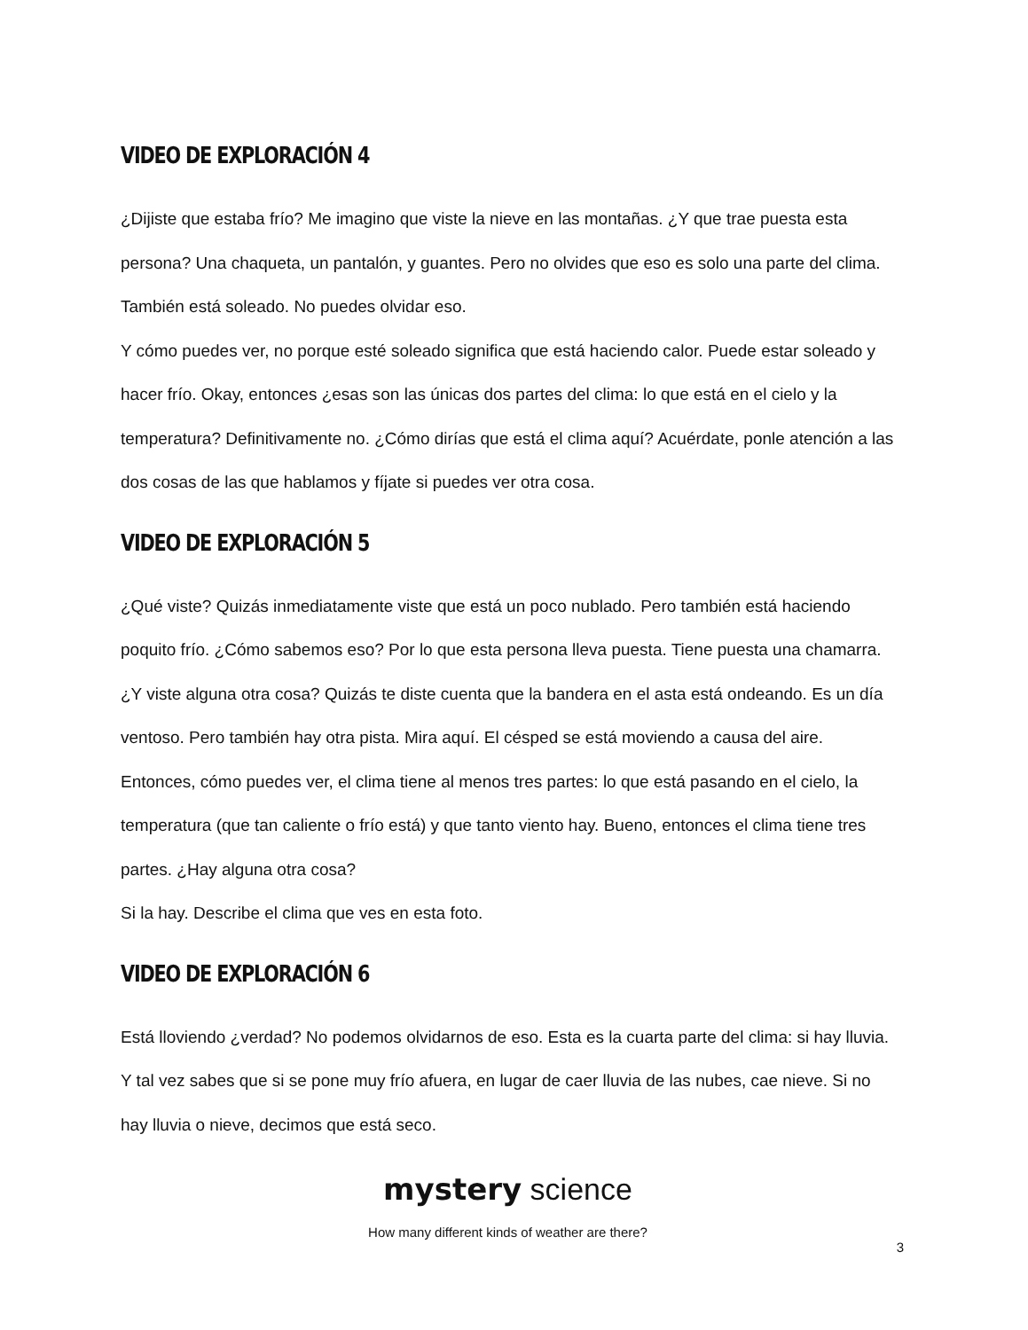VIDEO DE EXPLORACIÓN 4
¿Dijiste que estaba frío? Me imagino que viste la nieve en las montañas. ¿Y que trae puesta esta persona? Una chaqueta, un pantalón, y guantes. Pero no olvides que eso es solo una parte del clima. También está soleado. No puedes olvidar eso.
Y cómo puedes ver, no porque esté soleado significa que está haciendo calor. Puede estar soleado y hacer frío. Okay, entonces ¿esas son las únicas dos partes del clima: lo que está en el cielo y la temperatura? Definitivamente no. ¿Cómo dirías que está el clima aquí? Acuérdate, ponle atención a las dos cosas de las que hablamos y fíjate si puedes ver otra cosa.
VIDEO DE EXPLORACIÓN 5
¿Qué viste? Quizás inmediatamente viste que está un poco nublado. Pero también está haciendo poquito frío. ¿Cómo sabemos eso? Por lo que esta persona lleva puesta. Tiene puesta una chamarra. ¿Y viste alguna otra cosa? Quizás te diste cuenta que la bandera en el asta está ondeando. Es un día ventoso. Pero también hay otra pista. Mira aquí. El césped se está moviendo a causa del aire. Entonces, cómo puedes ver, el clima tiene al menos tres partes: lo que está pasando en el cielo, la temperatura (que tan caliente o frío está) y que tanto viento hay. Bueno, entonces el clima tiene tres partes. ¿Hay alguna otra cosa?
Si la hay. Describe el clima que ves en esta foto.
VIDEO DE EXPLORACIÓN 6
Está lloviendo ¿verdad? No podemos olvidarnos de eso. Esta es la cuarta parte del clima: si hay lluvia. Y tal vez sabes que si se pone muy frío afuera, en lugar de caer lluvia de las nubes, cae nieve. Si no hay lluvia o nieve, decimos que está seco.
mystery science
How many different kinds of weather are there?
3